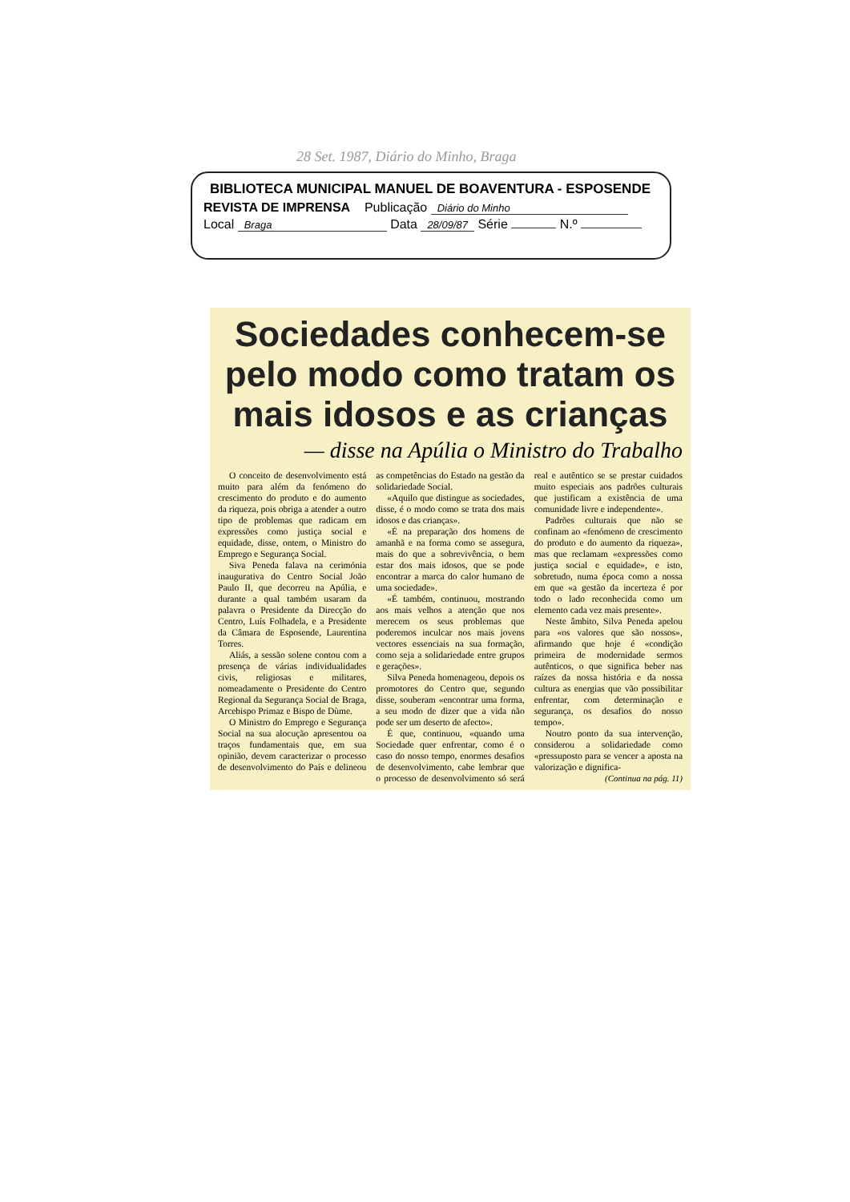28 Set. 1987, Diário do Minho, Braga
BIBLIOTECA MUNICIPAL MANUEL DE BOAVENTURA - ESPOSENDE
REVISTA DE IMPRENSA Publicação Diário do Minho
Local Braga Data 28/09/87 Série N.º
Sociedades conhecem-se pelo modo como tratam os mais idosos e as crianças
— disse na Apúlia o Ministro do Trabalho
O conceito de desenvolvimento está muito para além da fenómeno do crescimento do produto e do aumento da riqueza, pois obriga a atender a outro tipo de problemas que radicam em expressões como justiça social e equidade, disse, ontem, o Ministro do Emprego e Segurança Social.
Siva Peneda falava na cerimónia inaugurativa do Centro Social João Paulo II, que decorreu na Apúlia, e durante a qual também usaram da palavra o Presidente da Direcção do Centro, Luís Folhadela, e a Presidente da Câmara de Esposende, Laurentina Torres.
Aliás, a sessão solene contou com a presença de várias individualidades civis, religiosas e militares, nomeadamente o Presidente do Centro Regional da Segurança Social de Braga, Arcebispo Primaz e Bispo de Dùme.
O Ministro do Emprego e Segurança Social na sua alocução apresentou oa traços fundamentais que, em sua opinião, devem caracterizar o processo de desenvolvimento do País e delineou as competências do Estado na gestão da solidariedade Social.
«Aquilo que distingue as sociedades, disse, é o modo como se trata dos mais idosos e das crianças».
«É na preparação dos homens de amanhã e na forma como se assegura, mais do que a sobrevivência, o bem estar dos mais idosos, que se pode encontrar a marca do calor humano de uma sociedade».
«É também, continuou, mostrando aos mais velhos a atenção que nos merecem os seus problemas que poderemos inculcar nos mais jovens vectores essenciais na sua formação, como seja a solidariedade entre grupos e gerações».
Silva Peneda homenageou, depois os promotores do Centro que, segundo disse, souberam «encontrar uma forma, a seu modo de dizer que a vida não pode ser um deserto de afecto».
É que, continuou, «quando uma Sociedade quer enfrentar, como é o caso do nosso tempo, enormes desafios de desenvolvimento, cabe lembrar que o processo de desenvolvimento só será real e autêntico se se prestar cuidados muito especiais aos padrões culturais que justificam a existência de uma comunidade livre e independente».
Padrões culturais que não se confinam ao «fenómeno de crescimento do produto e do aumento da riqueza», mas que reclamam «expressões como justiça social e equidade», e isto, sobretudo, numa época como a nossa em que «a gestão da incerteza é por todo o lado reconhecida como um elemento cada vez mais presente».
Neste âmbito, Silva Peneda apelou para «os valores que são nossos», afirmando que hoje é «condição primeira de modernidade sermos autênticos, o que significa beber nas raízes da nossa história e da nossa cultura as energias que vão possibilitar enfrentar, com determinação e segurança, os desafios do nosso tempo».
Noutro ponto da sua intervenção, considerou a solidariedade como «pressuposto para se vencer a aposta na valorização e dignifica-
(Continua na pág. 11)